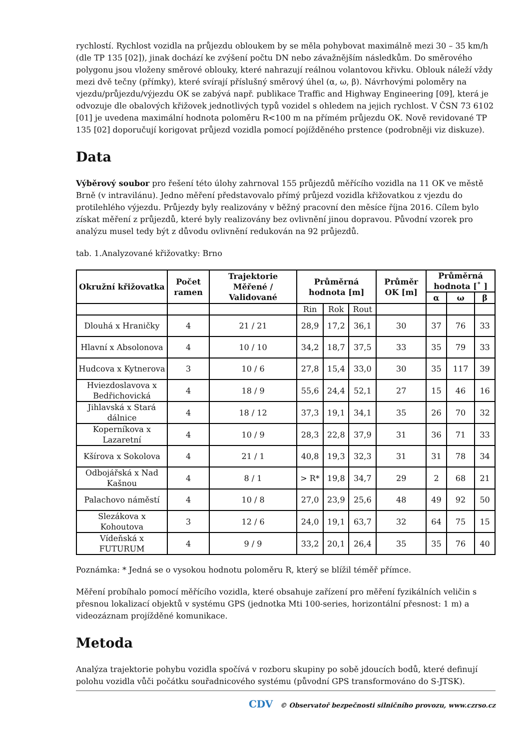rychlostí. Rychlost vozidla na průjezdu obloukem by se měla pohybovat maximálně mezi 30 – 35 km/h (dle TP 135 [02]), jinak dochází ke zvýšení počtu DN nebo závažnějším následkům. Do směrového polygonu jsou vloženy směrové oblouky, které nahrazují reálnou volantovou křivku. Oblouk náleží vždy mezi dvě tečny (přímky), které svírají příslušný směrový úhel (α, ω, β). Návrhovými poloměry na vjezdu/průjezdu/výjezdu OK se zabývá např. publikace Traffic and Highway Engineering [09], která je odvozuje dle obalových křižovek jednotlivých typů vozidel s ohledem na jejich rychlost. V ČSN 73 6102 [01] je uvedena maximální hodnota poloměru R<100 m na přímém průjezdu OK. Nově revidované TP 135 [02] doporučují korigovat průjezd vozidla pomocí pojížděného prstence (podrobněji viz diskuze).
Data
Výběrový soubor pro řešení této úlohy zahrnoval 155 průjezdů měřícího vozidla na 11 OK ve městě Brně (v intravilánu). Jedno měření představovalo přímý průjezd vozidla křižovatkou z vjezdu do protilehlého výjezdu. Průjezdy byly realizovány v běžný pracovní den měsíce října 2016. Cílem bylo získat měření z průjezdů, které byly realizovány bez ovlivnění jinou dopravou. Původní vzorek pro analýzu musel tedy být z důvodu ovlivnění redukován na 92 průjezdů.
tab. 1.Analyzované křižovatky: Brno
| Okružní křižovatka | Počet ramen | Trajektorie Měřené / Validované | Průměrná hodnota [m] | | | Průměr OK [m] | Průměrná hodnota [˚ ] | | |
| --- | --- | --- | --- | --- | --- | --- | --- | --- | --- |
| | | | | | | | α | ω | β |
| | | | Rin | Rok | Rout | | | | |
| Dlouhá x Hraničky | 4 | 21 / 21 | 28,9 | 17,2 | 36,1 | 30 | 37 | 76 | 33 |
| Hlavní x Absolonova | 4 | 10 / 10 | 34,2 | 18,7 | 37,5 | 33 | 35 | 79 | 33 |
| Hudcova x Kytnerova | 3 | 10 / 6 | 27,8 | 15,4 | 33,0 | 30 | 35 | 117 | 39 |
| Hviezdoslavova x Bedřichovická | 4 | 18 / 9 | 55,6 | 24,4 | 52,1 | 27 | 15 | 46 | 16 |
| Jihlavská x Stará dálnice | 4 | 18 / 12 | 37,3 | 19,1 | 34,1 | 35 | 26 | 70 | 32 |
| Koperníkova x Lazaretní | 4 | 10 / 9 | 28,3 | 22,8 | 37,9 | 31 | 36 | 71 | 33 |
| Kšírova x Sokolova | 4 | 21 / 1 | 40,8 | 19,3 | 32,3 | 31 | 31 | 78 | 34 |
| Odbojářská x Nad Kašnou | 4 | 8 / 1 | > R* | 19,8 | 34,7 | 29 | 2 | 68 | 21 |
| Palachovo náměstí | 4 | 10 / 8 | 27,0 | 23,9 | 25,6 | 48 | 49 | 92 | 50 |
| Slezákova x Kohoutova | 3 | 12 / 6 | 24,0 | 19,1 | 63,7 | 32 | 64 | 75 | 15 |
| Vídeňská x FUTURUM | 4 | 9 / 9 | 33,2 | 20,1 | 26,4 | 35 | 35 | 76 | 40 |
Poznámka: * Jedná se o vysokou hodnotu poloměru R, který se blížil téměř přímce.
Měření probíhalo pomocí měřícího vozidla, které obsahuje zařízení pro měření fyzikálních veličin s přesnou lokalizací objektů v systému GPS (jednotka Mti 100-series, horizontální přesnost: 1 m) a videozáznam projížděné komunikace.
Metoda
Analýza trajektorie pohybu vozidla spočívá v rozboru skupiny po sobě jdoucích bodů, které definují polohu vozidla vůči počátku souřadnicového systému (původní GPS transformováno do S-JTSK).
CDV © Observatoř bezpečnosti silničního provozu, www.czrso.cz